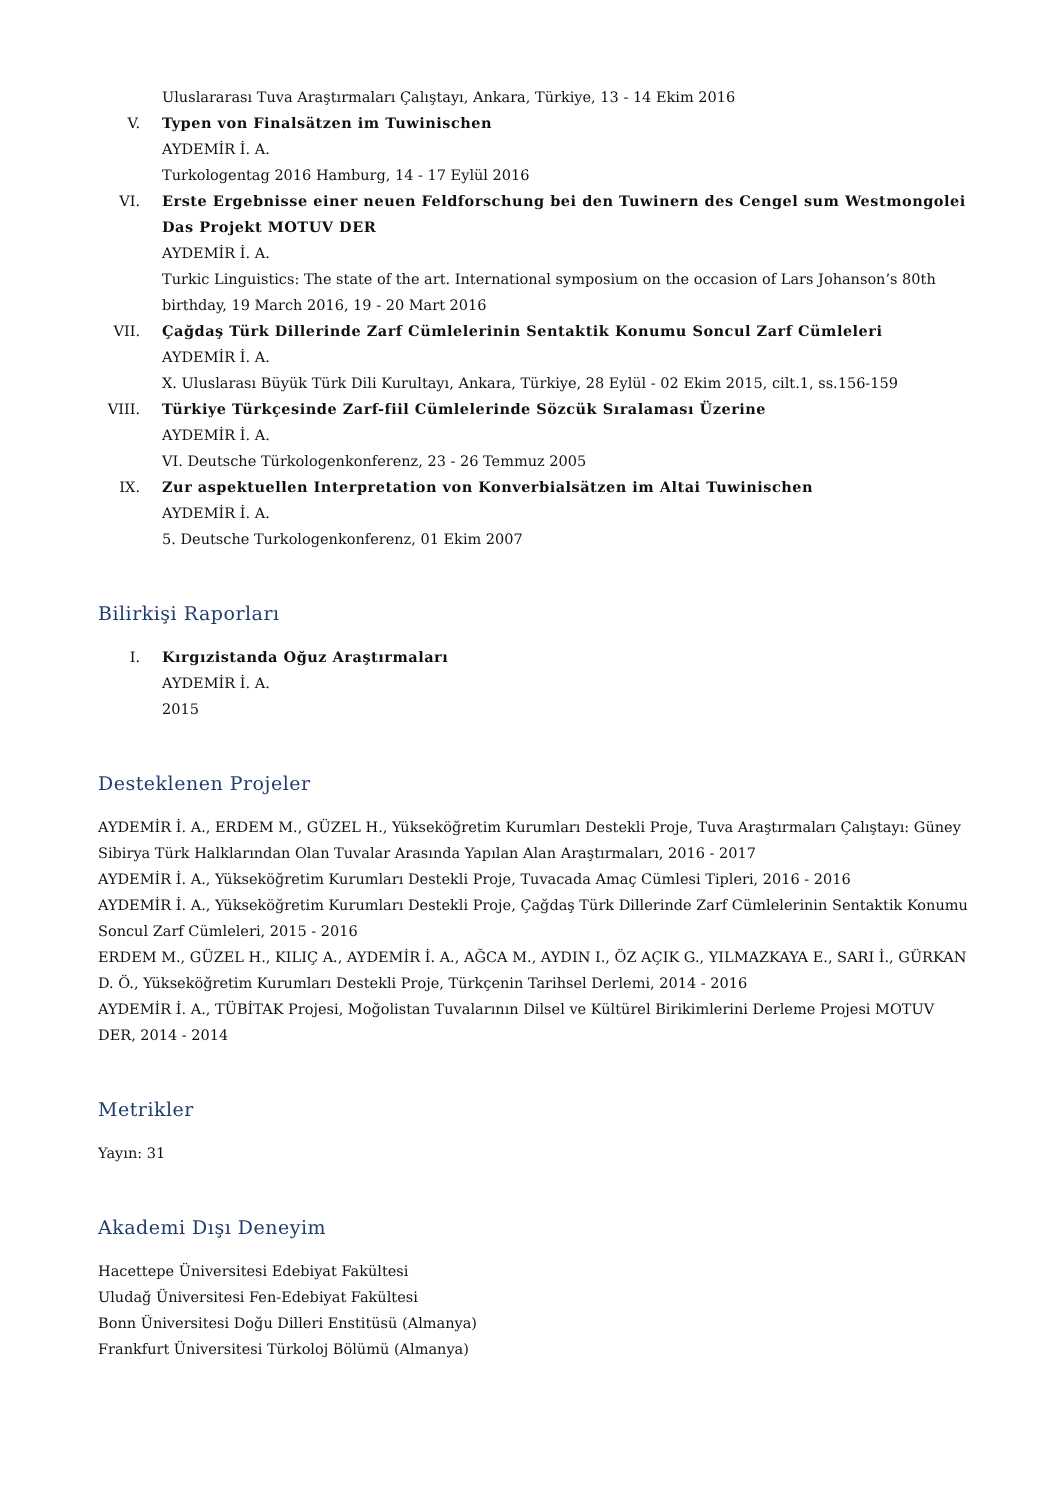Uluslararası Tuva Araştırmaları Çalıştayı, Ankara, Türkiye, 13 - 14 Ekim 2016
V. Typen von Finalsätzen im Tuwinischen
AYDEMİR İ. A.
Turkologentag 2016 Hamburg, 14 - 17 Eylül 2016
VI. Erste Ergebnisse einer neuen Feldforschung bei den Tuwinern des Cengel sum Westmongolei Das Projekt MOTUV DER
AYDEMİR İ. A.
Turkic Linguistics: The state of the art. International symposium on the occasion of Lars Johanson’s 80th birthday, 19 March 2016, 19 - 20 Mart 2016
VII. Çağdaş Türk Dillerinde Zarf Cümlelerinin Sentaktik Konumu Soncul Zarf Cümleleri
AYDEMİR İ. A.
X. Uluslarası Büyük Türk Dili Kurultayı, Ankara, Türkiye, 28 Eylül - 02 Ekim 2015, cilt.1, ss.156-159
VIII.
Türkiye Türkçesinde Zarf-fiil Cümlelerinde Sözcük Sıralaması Üzerine
AYDEMİR İ. A.
VI. Deutsche Türkologenkonferenz, 23 - 26 Temmuz 2005
IX. Zur aspektuellen Interpretation von Konverbialsätzen im Altai Tuwinischen
AYDEMİR İ. A.
5. Deutsche Turkologenkonferenz, 01 Ekim 2007
Bilirkişi Raporları
I. Kırgızistanda Oğuz Araştırmaları
AYDEMİR İ. A.
2015
Desteklenen Projeler
AYDEMİR İ. A., ERDEM M., GÜZEL H., Yükseköğretim Kurumları Destekli Proje, Tuva Araştırmaları Çalıştayı: Güney Sibirya Türk Halklarından Olan Tuvalar Arasında Yapılan Alan Araştırmaları, 2016 - 2017
AYDEMİR İ. A., Yükseköğretim Kurumları Destekli Proje, Tuvacada Amaç Cümlesi Tipleri, 2016 - 2016
AYDEMİR İ. A., Yükseköğretim Kurumları Destekli Proje, Çağdaş Türk Dillerinde Zarf Cümlelerinin Sentaktik Konumu Soncul Zarf Cümleleri, 2015 - 2016
ERDEM M., GÜZEL H., KILIÇ A., AYDEMİR İ. A., AĞCA M., AYDIN I., ÖZ AÇIK G., YILMAZKAYA E., SARI İ., GÜRKAN D. Ö., Yükseköğretim Kurumları Destekli Proje, Türkçenin Tarihsel Derlemi, 2014 - 2016
AYDEMİR İ. A., TÜBİTAK Projesi, Moğolistan Tuvalarının Dilsel ve Kültürel Birikimlerini Derleme Projesi MOTUV DER, 2014 - 2014
Metrikler
Yayın: 31
Akademi Dışı Deneyim
Hacettepe Üniversitesi Edebiyat Fakültesi
Uludağ Üniversitesi Fen-Edebiyat Fakültesi
Bonn Üniversitesi Doğu Dilleri Enstitüsü (Almanya)
Frankfurt Üniversitesi Türkoloj Bölümü (Almanya)